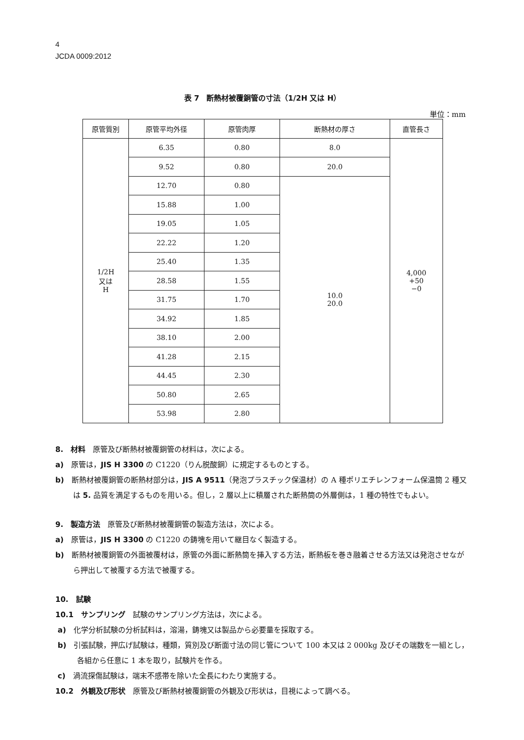4
JCDA 0009:2012
表 7　断熱材被覆銅管の寸法（1/2H 又は H）
単位：mm
| 原管質別 | 原管平均外径 | 原管肉厚 | 断熱材の厚さ | 直管長さ |
| --- | --- | --- | --- | --- |
| 1/2H 又は H | 6.35 | 0.80 | 8.0 | 4,000 +50 −0 |
| | 9.52 | 0.80 | 20.0 | |
| | 12.70 | 0.80 | 10.0 20.0 | |
| | 15.88 | 1.00 | | |
| | 19.05 | 1.05 | | |
| | 22.22 | 1.20 | | |
| | 25.40 | 1.35 | | |
| | 28.58 | 1.55 | | |
| | 31.75 | 1.70 | | |
| | 34.92 | 1.85 | | |
| | 38.10 | 2.00 | | |
| | 41.28 | 2.15 | | |
| | 44.45 | 2.30 | | |
| | 50.80 | 2.65 | | |
| | 53.98 | 2.80 | | |
8.　材料　原管及び断熱材被覆銅管の材料は，次による。
a)　原管は，JIS H 3300 の C1220（りん脱酸銅）に規定するものとする。
b)　断熱材被覆銅管の断熱材部分は，JIS A 9511（発泡プラスチック保温材）の A 種ポリエチレンフォーム保温筒 2 種又は 5. 品質を満足するものを用いる。但し，2 層以上に積層された断熱筒の外層側は，1 種の特性でもよい。
9.　製造方法　原管及び断熱材被覆銅管の製造方法は，次による。
a)　原管は，JIS H 3300 の C1220 の鋳塊を用いて継目なく製造する。
b)　断熱材被覆銅管の外面被覆材は，原管の外面に断熱筒を挿入する方法，断熱板を巻き融着させる方法又は発泡させながら押出して被覆する方法で被覆する。
10.　試験
10.1　サンプリング　試験のサンプリング方法は，次による。
a)　化学分析試験の分析試料は，溶湯，鋳塊又は製品から必要量を採取する。
b)　引張試験，押広げ試験は，種類，質別及び断面寸法の同じ管について 100 本又は 2 000kg 及びその端数を一組とし，各組から任意に 1 本を取り，試験片を作る。
c)　渦流探傷試験は，端末不感帯を除いた全長にわたり実施する。
10.2　外観及び形状　原管及び断熱材被覆銅管の外観及び形状は，目視によって調べる。